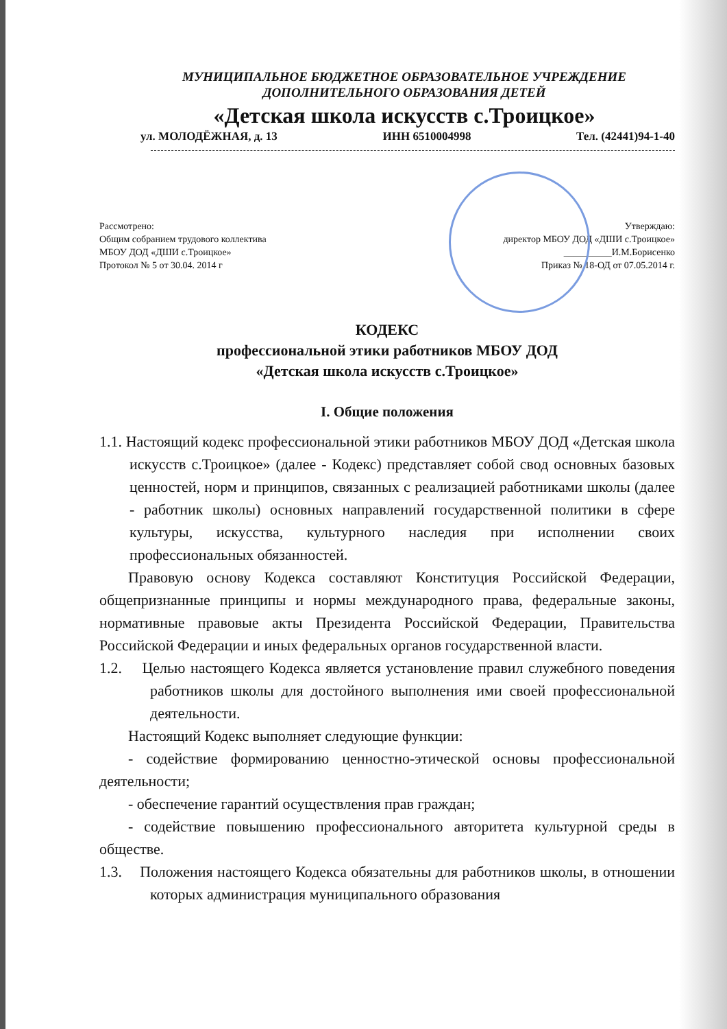МУНИЦИПАЛЬНОЕ БЮДЖЕТНОЕ ОБРАЗОВАТЕЛЬНОЕ УЧРЕЖДЕНИЕ
ДОПОЛНИТЕЛЬНОГО ОБРАЗОВАНИЯ ДЕТЕЙ
«Детская школа искусств с.Троицкое»
ул. МОЛОДЁЖНАЯ, д. 13 ИНН 6510004998 Тел. (42441)94-1-40
Рассмотрено:
Общим собранием трудового коллектива
МБОУ ДОД «ДШИ с.Троицкое»
Протокол № 5 от 30.04. 2014 г
Утверждаю:
директор МБОУ ДОД «ДШИ с.Троицкое»
__________И.М.Борисенко
Приказ № 18-ОД от 07.05.2014 г.
КОДЕКС
профессиональной этики работников МБОУ ДОД
«Детская школа искусств с.Троицкое»
I. Общие положения
1.1. Настоящий кодекс профессиональной этики работников МБОУ ДОД «Детская школа искусств с.Троицкое» (далее - Кодекс) представляет собой свод основных базовых ценностей, норм и принципов, связанных с реализацией работниками школы (далее - работник школы) основных направлений государственной политики в сфере культуры, искусства, культурного наследия при исполнении своих профессиональных обязанностей.
Правовую основу Кодекса составляют Конституция Российской Федерации, общепризнанные принципы и нормы международного права, федеральные законы, нормативные правовые акты Президента Российской Федерации, Правительства Российской Федерации и иных федеральных органов государственной власти.
1.2. Целью настоящего Кодекса является установление правил служебного поведения работников школы для достойного выполнения ими своей профессиональной деятельности.
Настоящий Кодекс выполняет следующие функции:
- содействие формированию ценностно-этической основы профессиональной деятельности;
- обеспечение гарантий осуществления прав граждан;
- содействие повышению профессионального авторитета культурной среды в обществе.
1.3. Положения настоящего Кодекса обязательны для работников школы, в отношении которых администрация муниципального образования